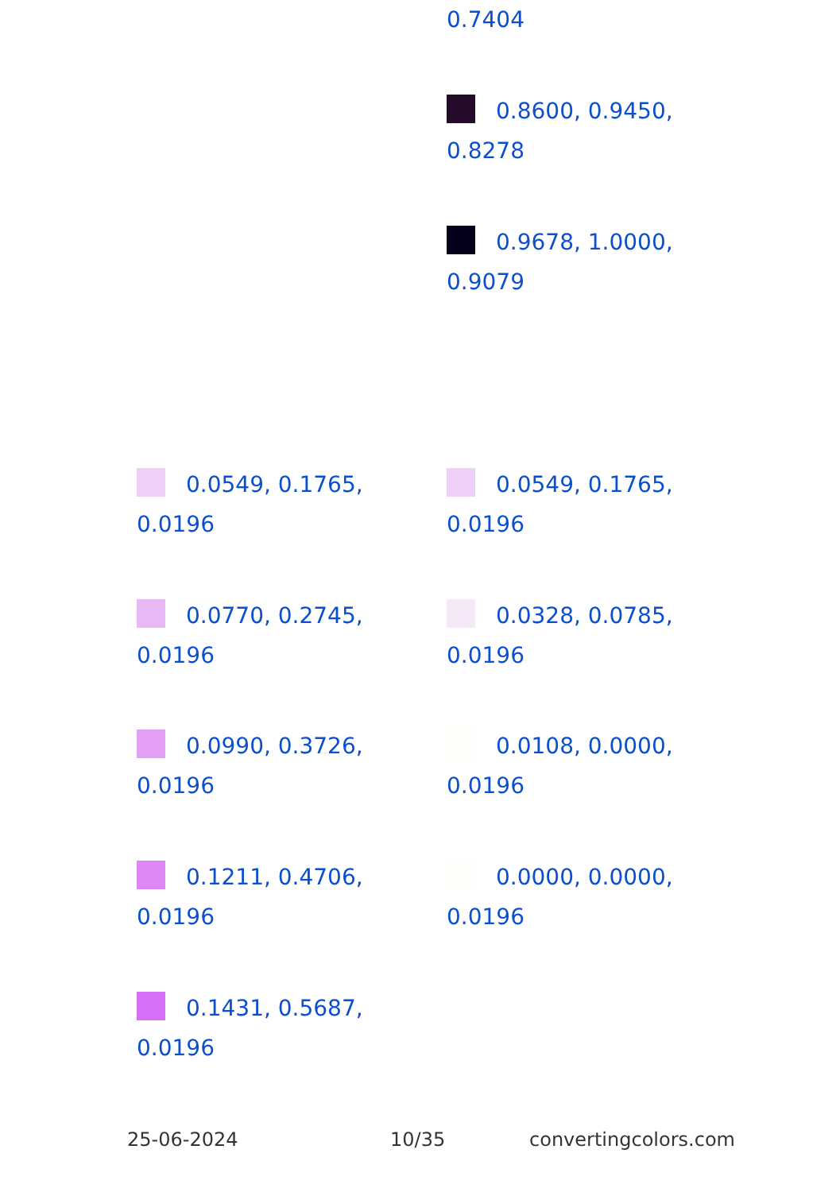0.7404
0.8600, 0.9450, 0.8278
0.9678, 1.0000, 0.9079
0.0549, 0.1765, 0.0196
0.0549, 0.1765, 0.0196
0.0770, 0.2745, 0.0196
0.0328, 0.0785, 0.0196
0.0990, 0.3726, 0.0196
0.0108, 0.0000, 0.0196
0.1211, 0.4706, 0.0196
0.0000, 0.0000, 0.0196
0.1431, 0.5687, 0.0196
25-06-2024 10/35 convertingcolors.com